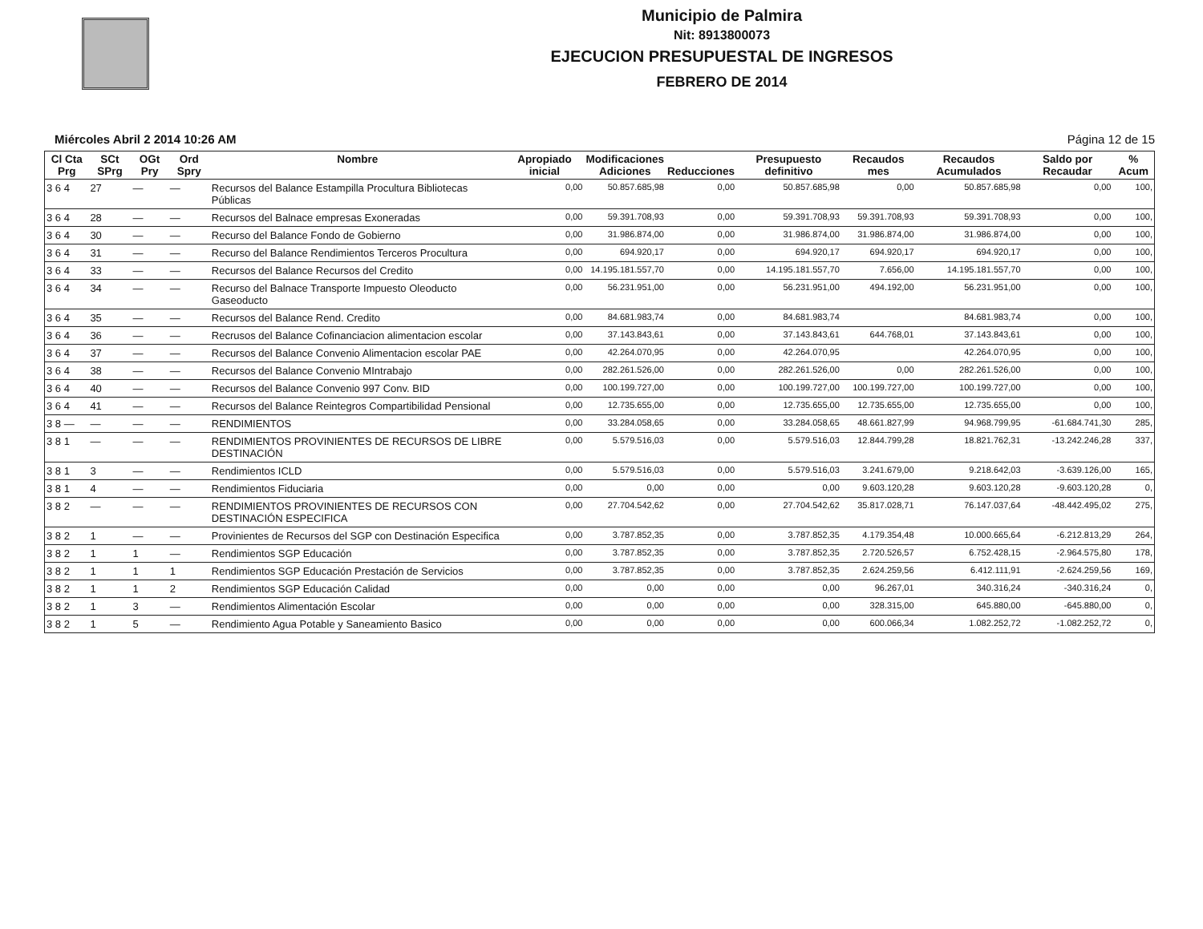Municipio de Palmira
Nit: 8913800073
EJECUCION PRESUPUESTAL DE INGRESOS
FEBRERO DE 2014
Miércoles Abril 2 2014 10:26 AM Página 12 de 15
| Cl Cta Prg | SCt SPrg | OGt Pry | Ord Spry | Nombre | Apropiado inicial | Modificaciones Adiciones | Reducciones | Presupuesto definitivo | Recaudos mes | Recaudos Acumulados | Saldo por Recaudar | % Acum |
| --- | --- | --- | --- | --- | --- | --- | --- | --- | --- | --- | --- | --- |
| 3 6 4 | 27 | — | — | Recursos del Balance Estampilla Procultura Bibliotecas Públicas | 0,00 | 50.857.685,98 | 0,00 | 50.857.685,98 | 0,00 | 50.857.685,98 | 0,00 | 100, |
| 3 6 4 | 28 | — | — | Recursos del Balnace empresas Exoneradas | 0,00 | 59.391.708,93 | 0,00 | 59.391.708,93 | 59.391.708,93 | 59.391.708,93 | 0,00 | 100, |
| 3 6 4 | 30 | — | — | Recurso del Balance Fondo de Gobierno | 0,00 | 31.986.874,00 | 0,00 | 31.986.874,00 | 31.986.874,00 | 31.986.874,00 | 0,00 | 100, |
| 3 6 4 | 31 | — | — | Recurso del Balance Rendimientos Terceros Procultura | 0,00 | 694.920,17 | 0,00 | 694.920,17 | 694.920,17 | 694.920,17 | 0,00 | 100, |
| 3 6 4 | 33 | — | — | Recursos del Balance Recursos del Credito | 0,00 | 14.195.181.557,70 | 0,00 | 14.195.181.557,70 | 7.656,00 | 14.195.181.557,70 | 0,00 | 100, |
| 3 6 4 | 34 | — | — | Recurso del Balnace Transporte Impuesto Oleoducto Gaseoducto | 0,00 | 56.231.951,00 | 0,00 | 56.231.951,00 | 494.192,00 | 56.231.951,00 | 0,00 | 100, |
| 3 6 4 | 35 | — | — | Recursos del Balance Rend. Credito | 0,00 | 84.681.983,74 | 0,00 | 84.681.983,74 | | 84.681.983,74 | 0,00 | 100, |
| 3 6 4 | 36 | — | — | Recrusos del Balance Cofinanciacion alimentacion escolar | 0,00 | 37.143.843,61 | 0,00 | 37.143.843,61 | 644.768,01 | 37.143.843,61 | 0,00 | 100, |
| 3 6 4 | 37 | — | — | Recursos del Balance Convenio Alimentacion escolar PAE | 0,00 | 42.264.070,95 | 0,00 | 42.264.070,95 | | 42.264.070,95 | 0,00 | 100, |
| 3 6 4 | 38 | — | — | Recursos del Balance Convenio MIntrabajo | 0,00 | 282.261.526,00 | 0,00 | 282.261.526,00 | 0,00 | 282.261.526,00 | 0,00 | 100, |
| 3 6 4 | 40 | — | — | Recursos del Balance Convenio 997 Conv. BID | 0,00 | 100.199.727,00 | 0,00 | 100.199.727,00 | 100.199.727,00 | 100.199.727,00 | 0,00 | 100, |
| 3 6 4 | 41 | — | — | Recursos del Balance Reintegros Compartibilidad Pensional | 0,00 | 12.735.655,00 | 0,00 | 12.735.655,00 | 12.735.655,00 | 12.735.655,00 | 0,00 | 100, |
| 3 8 — | — | — | — | RENDIMIENTOS | 0,00 | 33.284.058,65 | 0,00 | 33.284.058,65 | 48.661.827,99 | 94.968.799,95 | -61.684.741,30 | 285, |
| 3 8 1 | — | — | — | RENDIMIENTOS PROVINIENTES DE RECURSOS DE LIBRE DESTINACIÓN | 0,00 | 5.579.516,03 | 0,00 | 5.579.516,03 | 12.844.799,28 | 18.821.762,31 | -13.242.246,28 | 337, |
| 3 8 1 | 3 | — | — | Rendimientos ICLD | 0,00 | 5.579.516,03 | 0,00 | 5.579.516,03 | 3.241.679,00 | 9.218.642,03 | -3.639.126,00 | 165, |
| 3 8 1 | 4 | — | — | Rendimientos Fiduciaria | 0,00 | 0,00 | 0,00 | 0,00 | 9.603.120,28 | 9.603.120,28 | -9.603.120,28 | 0, |
| 3 8 2 | — | — | — | RENDIMIENTOS PROVINIENTES DE RECURSOS CON DESTINACIÓN ESPECIFICA | 0,00 | 27.704.542,62 | 0,00 | 27.704.542,62 | 35.817.028,71 | 76.147.037,64 | -48.442.495,02 | 275, |
| 3 8 2 | 1 | — | — | Provinientes de Recursos del SGP con Destinación Especifica | 0,00 | 3.787.852,35 | 0,00 | 3.787.852,35 | 4.179.354,48 | 10.000.665,64 | -6.212.813,29 | 264, |
| 3 8 2 | 1 | 1 | — | Rendimientos SGP Educación | 0,00 | 3.787.852,35 | 0,00 | 3.787.852,35 | 2.720.526,57 | 6.752.428,15 | -2.964.575,80 | 178, |
| 3 8 2 | 1 | 1 | 1 | Rendimientos SGP Educación Prestación de Servicios | 0,00 | 3.787.852,35 | 0,00 | 3.787.852,35 | 2.624.259,56 | 6.412.111,91 | -2.624.259,56 | 169, |
| 3 8 2 | 1 | 1 | 2 | Rendimientos SGP Educación Calidad | 0,00 | 0,00 | 0,00 | 0,00 | 96.267,01 | 340.316,24 | -340.316,24 | 0, |
| 3 8 2 | 1 | 3 | — | Rendimientos Alimentación Escolar | 0,00 | 0,00 | 0,00 | 0,00 | 328.315,00 | 645.880,00 | -645.880,00 | 0, |
| 3 8 2 | 1 | 5 | — | Rendimiento Agua Potable y Saneamiento Basico | 0,00 | 0,00 | 0,00 | 0,00 | 600.066,34 | 1.082.252,72 | -1.082.252,72 | 0, |